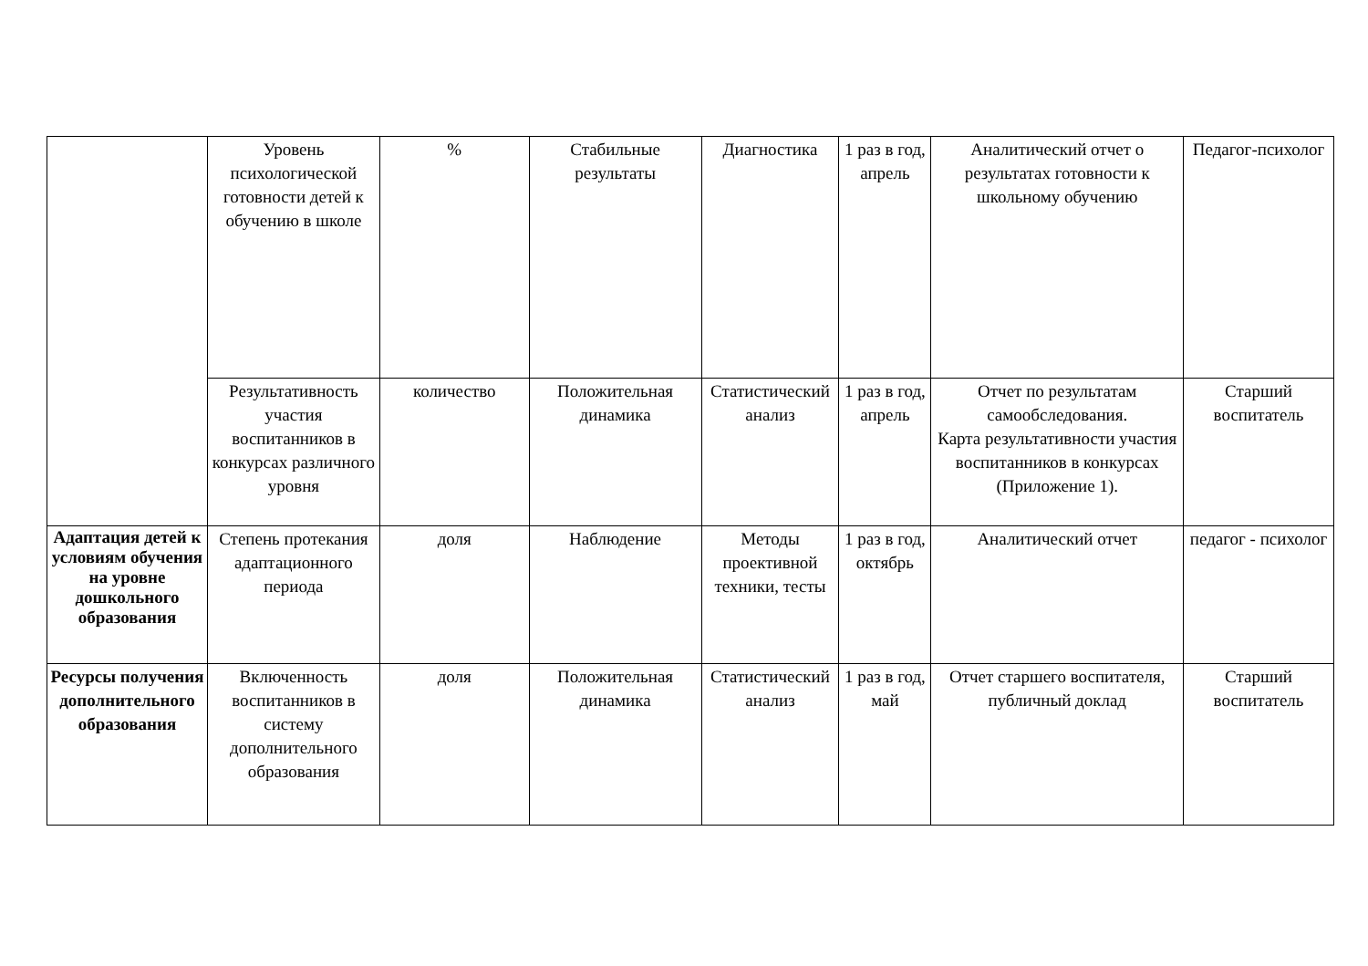| | Уровень психологической готовности детей к обучению в школе | % | Стабильные результаты | Диагностика | 1 раз в год, апрель | Аналитический отчет о результатах готовности к школьному обучению | Педагог-психолог |
| | Результативность участия воспитанников в конкурсах различного уровня | количество | Положительная динамика | Статистический анализ | 1 раз в год, апрель | Отчет по результатам самообследования. Карта результативности участия воспитанников в конкурсах (Приложение 1). | Старший воспитатель |
| Адаптация детей к условиям обучения на уровне дошкольного образования | Степень протекания адаптационного периода | доля | Наблюдение | Методы проективной техники, тесты | 1 раз в год, октябрь | Аналитический отчет | педагог - психолог |
| Ресурсы получения дополнительного образования | Включенность воспитанников в систему дополнительного образования | доля | Положительная динамика | Статистический анализ | 1 раз в год, май | Отчет старшего воспитателя, публичный доклад | Старший воспитатель |